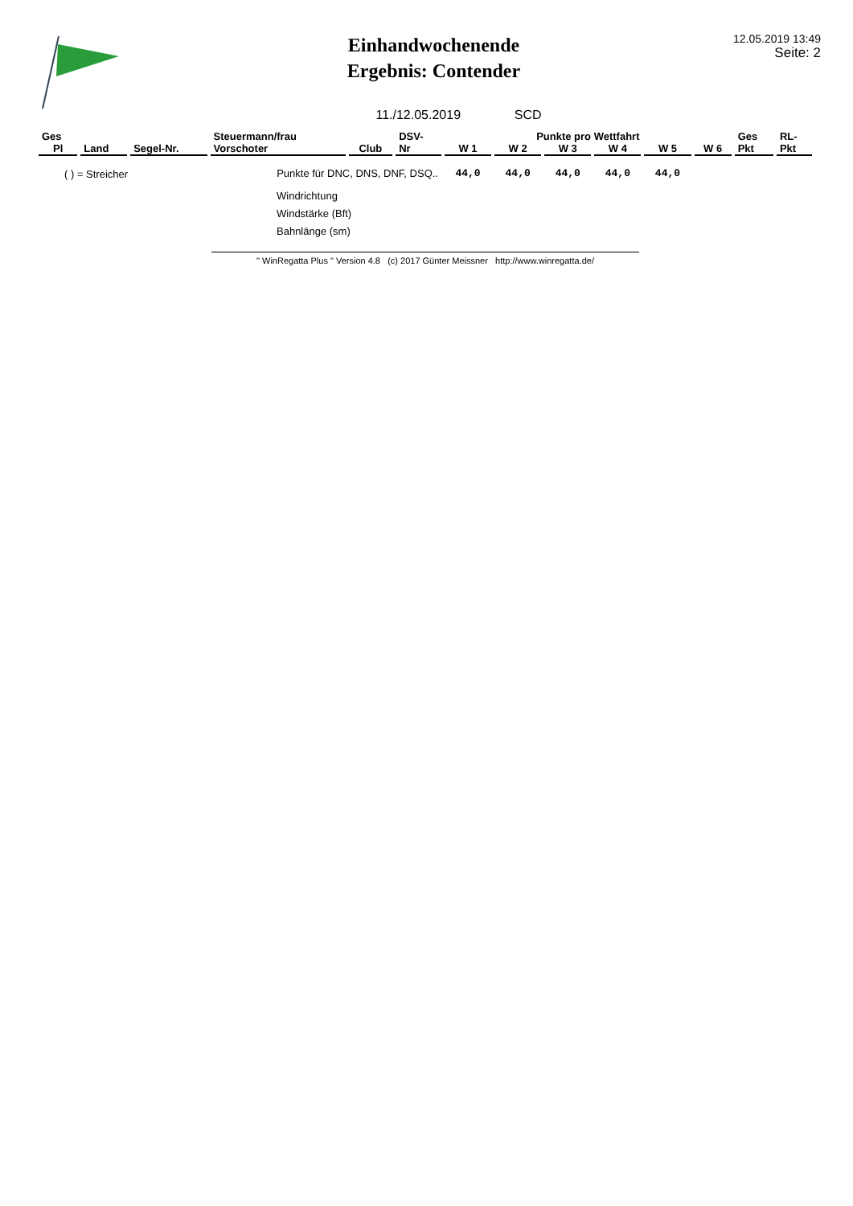Einhandwochenende
Ergebnis: Contender
12.05.2019 13:49
Seite: 2
11./12.05.2019 SCD
| Ges | | | Steuermann/frau | | DSV- | Punkte pro Wettfahrt | | | | | | Ges | RL- |
| --- | --- | --- | --- | --- | --- | --- | --- | --- | --- | --- | --- | --- | --- |
| Pl | Land | Segel-Nr. | Vorschoter | Club | Nr | W 1 | W 2 | W 3 | W 4 | W 5 | W 6 | Pkt | Pkt |
| ( ) = Streicher | | | Punkte für DNC, DNS, DNF, DSQ.. | | | 44,0 | 44,0 | 44,0 | 44,0 | 44,0 | | | |
Windrichtung
Windstärke (Bft)
Bahnlänge (sm)
" WinRegatta Plus " Version 4.8 (c) 2017 Günter Meissner http://www.winregatta.de/